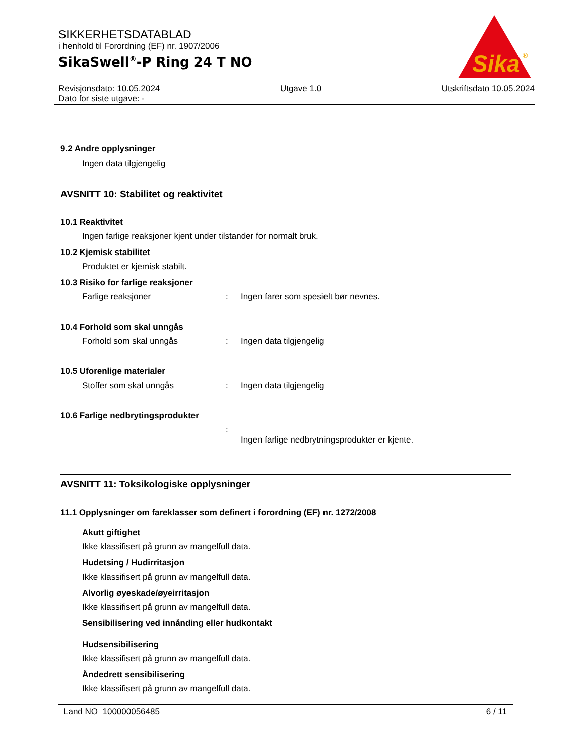Sika
®
SIKKERHETSDATABLAD
i henhold til Forordning (EF) nr. 1907/2006
SikaSwell<sup>®</sup>-P Ring 24 T NO
Revisjonsdato: 10.05.2024 Utgave 1.0 Utskriftsdato 10.05.2024
Dato for siste utgave: -
9.2 Andre opplysninger
Ingen data tilgjengelig
AVSNITT 10: Stabilitet og reaktivitet
10.1 Reaktivitet
Ingen farlige reaksjoner kjent under tilstander for normalt bruk.
10.2 Kjemisk stabilitet
Produktet er kjemisk stabilt.
10.3 Risiko for farlige reaksjoner
Farlige reaksjoner: Ingen farer som spesielt bør nevnes.
10.4 Forhold som skal unngås
Forhold som skal unngås: Ingen data tilgjengelig
10.5 Uforenlige materialer
Stoffer som skal unngås: Ingen data tilgjengelig
10.6 Farlige nedbrytingsprodukter
: Ingen farlige nedbrytningsprodukter er kjente.
AVSNITT 11: Toksikologiske opplysninger
11.1 Opplysninger om fareklasser som definert i forordning (EF) nr. 1272/2008
Akutt giftighet
Ikke klassifisert på grunn av mangelfull data.
Hudetsing / Hudirritasjon
Ikke klassifisert på grunn av mangelfull data.
Alvorlig øyeskade/øyeirritasjon
Ikke klassifisert på grunn av mangelfull data.
Sensibilisering ved innånding eller hudkontakt
Hudsensibilisering
Ikke klassifisert på grunn av mangelfull data.
Åndedrett sensibilisering
Ikke klassifisert på grunn av mangelfull data.
Land NO 100000056485 6 / 11